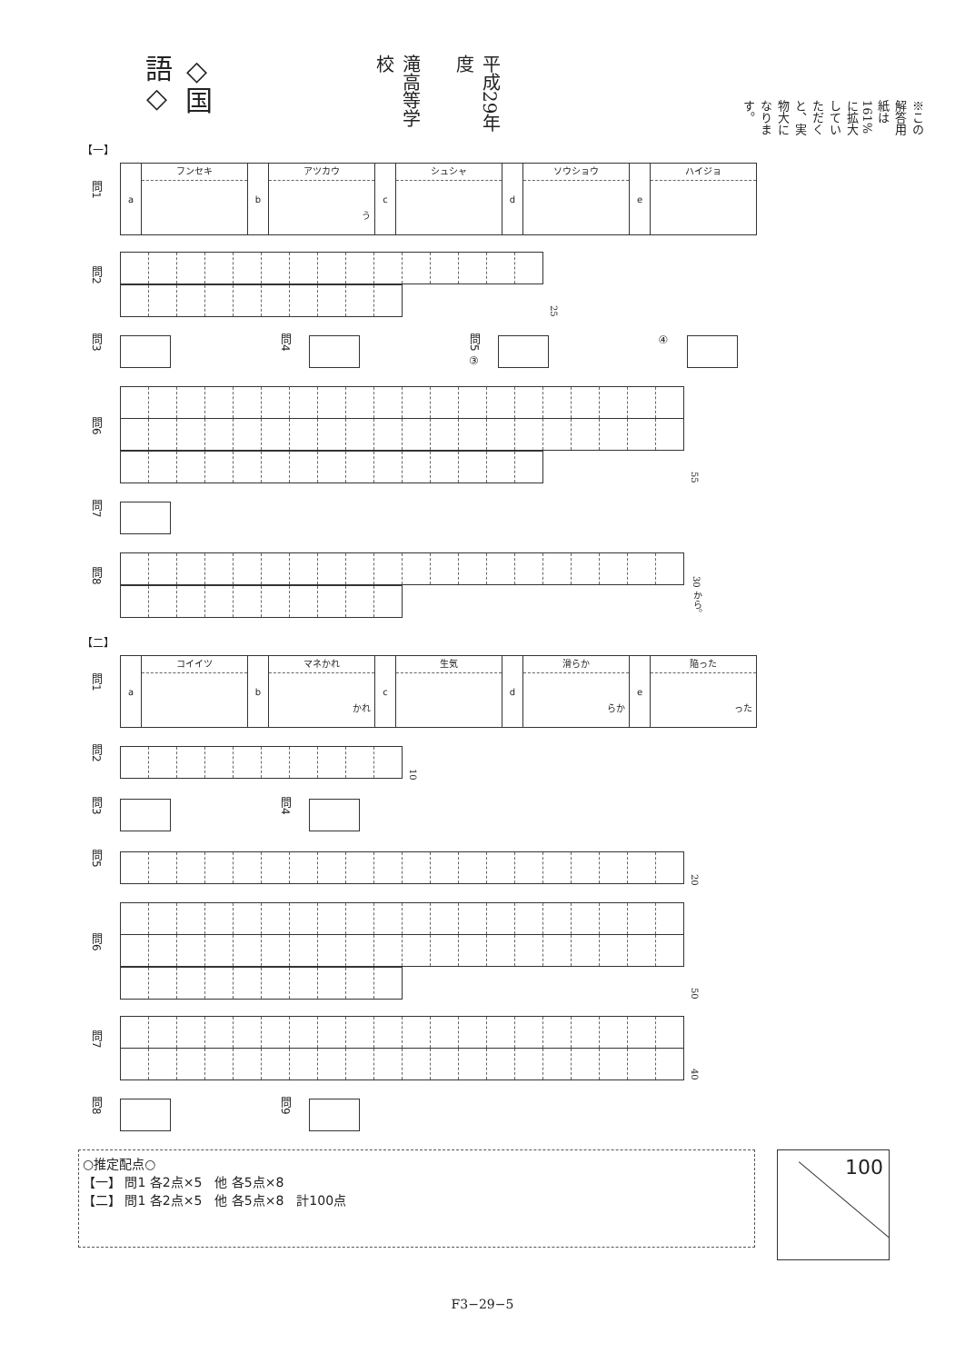◇国語◇
滝高等学校
平成29年度
※この解答用紙は161%に拡大していただくと、実物大になります。
【一】
問1
| a | フンセキ | b | アツカウ う | c | シュシャ | d | ソウショウ | e | ハイジョ |
問2
25
問3
問4
問5 ③
④
問6
55
問7
問8
30 から。
【二】
問1
| a | コイイツ | b | マネかれ かれ | c | 生気 | d | 滑らか らか | e | 陥った った |
問2
10
問3
問4
問5
20
問6
50
問7
40
問8
問9
○推定配点○
【一】 問1 各2点×5　他 各5点×8
【二】 問1 各2点×5　他 各5点×8　計100点
100
F3−29−5